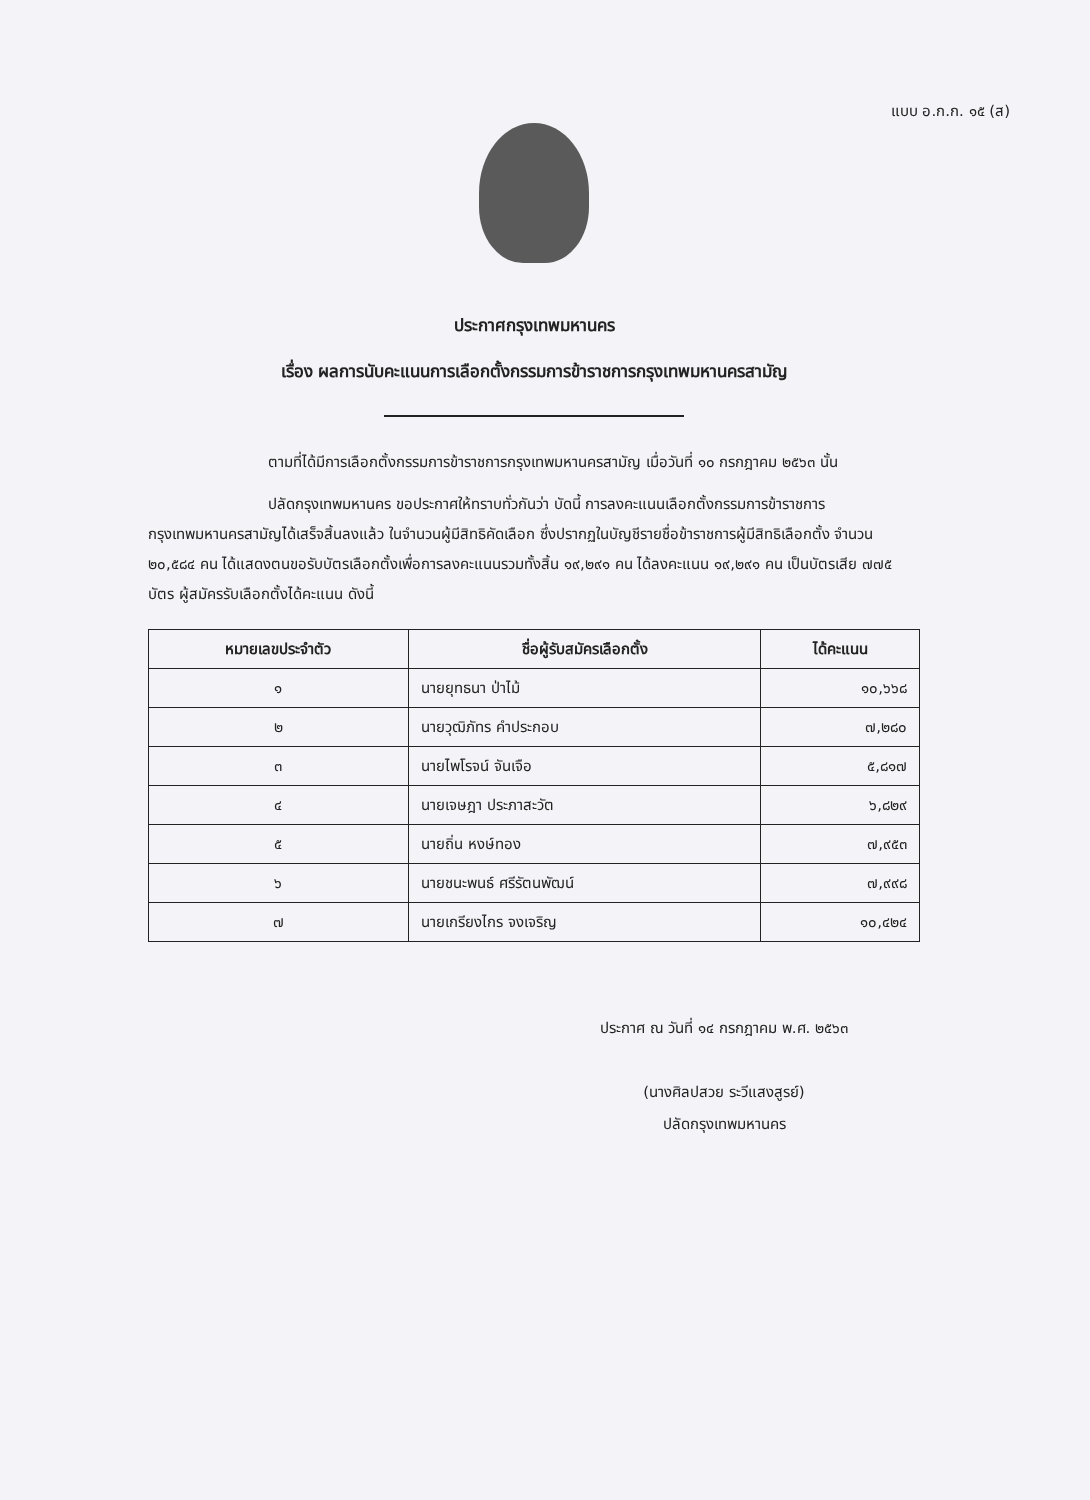แบบ อ.ก.ก. ๑๕ (ส)
ประกาศกรุงเทพมหานคร
เรื่อง ผลการนับคะแนนการเลือกตั้งกรรมการข้าราชการกรุงเทพมหานครสามัญ
ตามที่ได้มีการเลือกตั้งกรรมการข้าราชการกรุงเทพมหานครสามัญ เมื่อวันที่ ๑๐ กรกฎาคม ๒๕๖๓ นั้น
ปลัดกรุงเทพมหานคร ขอประกาศให้ทราบทั่วกันว่า บัดนี้ การลงคะแนนเลือกตั้งกรรมการข้าราชการกรุงเทพมหานครสามัญได้เสร็จสิ้นลงแล้ว ในจำนวนผู้มีสิทธิคัดเลือก ซึ่งปรากฏในบัญชีรายชื่อข้าราชการผู้มีสิทธิเลือกตั้ง จำนวน ๒๐,๕๘๔ คน ได้แสดงตนขอรับบัตรเลือกตั้งเพื่อการลงคะแนนรวมทั้งสิ้น ๑๙,๒๙๑ คน ได้ลงคะแนน ๑๙,๒๙๑ คน เป็นบัตรเสีย ๗๗๕ บัตร ผู้สมัครรับเลือกตั้งได้คะแนน ดังนี้
| หมายเลขประจำตัว | ชื่อผู้รับสมัครเลือกตั้ง | ได้คะแนน |
| --- | --- | --- |
| ๑ | นายยุทธนา ป่าไม้ | ๑๐,๖๖๘ |
| ๒ | นายวุฒิภัทร คำประกอบ | ๗,๒๘๐ |
| ๓ | นายไพโรจน์ จันเจือ | ๕,๘๑๗ |
| ๔ | นายเจษฎา ประภาสะวัต | ๖,๘๒๙ |
| ๕ | นายถิ่น หงษ์ทอง | ๗,๙๕๓ |
| ๖ | นายชนะพนธ์ ศรีรัตนพัฒน์ | ๗,๙๙๘ |
| ๗ | นายเกรียงไกร จงเจริญ | ๑๐,๔๒๔ |
ประกาศ ณ วันที่ ๑๔ กรกฎาคม พ.ศ. ๒๕๖๓
(นางศิลปสวย ระวีแสงสูรย์)
ปลัดกรุงเทพมหานคร